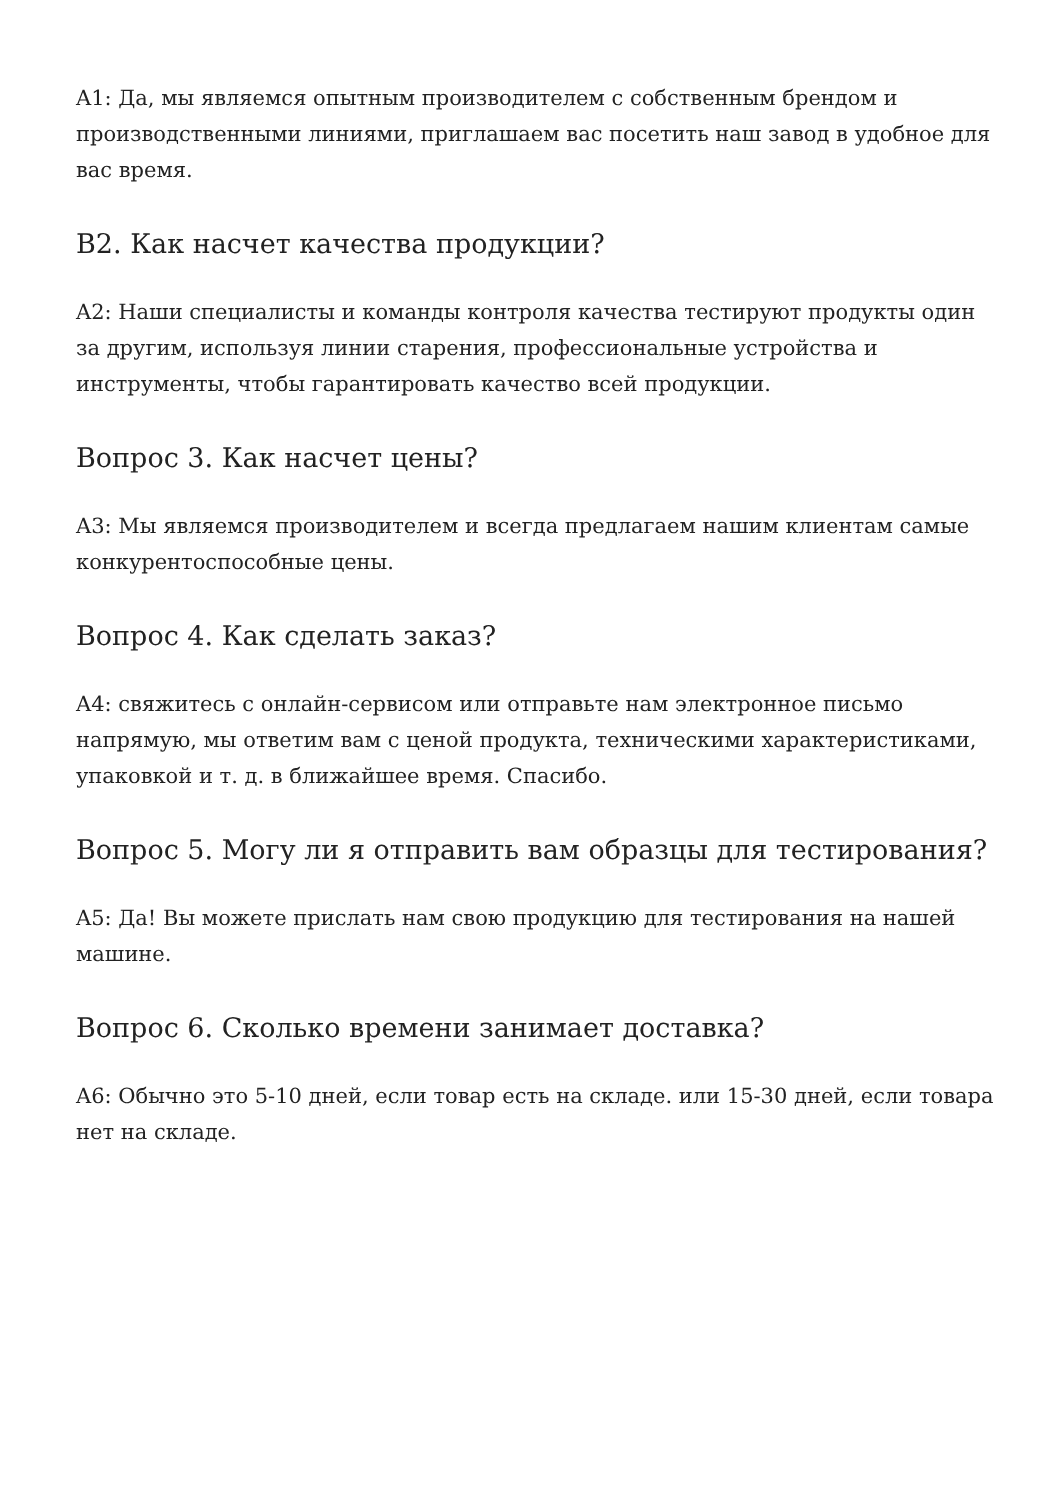A1: Да, мы являемся опытным производителем с собственным брендом и производственными линиями, приглашаем вас посетить наш завод в удобное для вас время.
В2. Как насчет качества продукции?
A2: Наши специалисты и команды контроля качества тестируют продукты один за другим, используя линии старения, профессиональные устройства и инструменты, чтобы гарантировать качество всей продукции.
Вопрос 3. Как насчет цены?
A3: Мы являемся производителем и всегда предлагаем нашим клиентам самые конкурентоспособные цены.
Вопрос 4. Как сделать заказ?
A4: свяжитесь с онлайн-сервисом или отправьте нам электронное письмо напрямую, мы ответим вам с ценой продукта, техническими характеристиками, упаковкой и т. д. в ближайшее время. Спасибо.
Вопрос 5. Могу ли я отправить вам образцы для тестирования?
A5: Да! Вы можете прислать нам свою продукцию для тестирования на нашей машине.
Вопрос 6. Сколько времени занимает доставка?
A6: Обычно это 5-10 дней, если товар есть на складе. или 15-30 дней, если товара нет на складе.